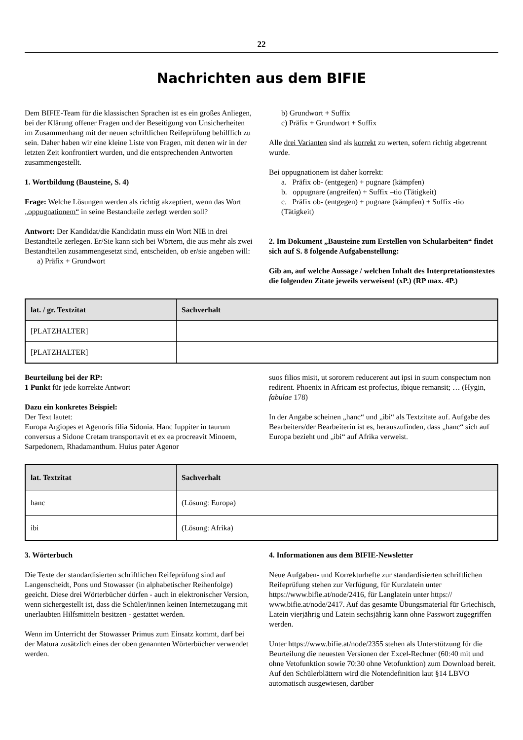22
Nachrichten aus dem BIFIE
Dem BIFIE-Team für die klassischen Sprachen ist es ein großes Anliegen, bei der Klärung offener Fragen und der Beseitigung von Unsicherheiten im Zusammenhang mit der neuen schriftlichen Reifeprüfung behilflich zu sein. Daher haben wir eine kleine Liste von Fragen, mit denen wir in der letzten Zeit konfrontiert wurden, und die entsprechenden Antworten zusammengestellt.
1. Wortbildung (Bausteine, S. 4)
Frage: Welche Lösungen werden als richtig akzeptiert, wenn das Wort „oppugnationem“ in seine Bestandteile zerlegt werden soll?
Antwort: Der Kandidat/die Kandidatin muss ein Wort NIE in drei Bestandteile zerlegen. Er/Sie kann sich bei Wörtern, die aus mehr als zwei Bestandteilen zusammengesetzt sind, entscheiden, ob er/sie angeben will:
a) Präfix + Grundwort
b) Grundwort + Suffix
c) Präfix + Grundwort + Suffix
Alle drei Varianten sind als korrekt zu werten, sofern richtig abgetrennt wurde.
Bei oppugnationem ist daher korrekt:
a. Präfix ob- (entgegen) + pugnare (kämpfen)
b. oppugnare (angreifen) + Suffix –tio (Tätigkeit)
c. Präfix ob- (entgegen) + pugnare (kämpfen) + Suffix -tio (Tätigkeit)
2. Im Dokument „Bausteine zum Erstellen von Schularbeiten“ findet sich auf S. 8 folgende Aufgabenstellung:
Gib an, auf welche Aussage / welchen Inhalt des Interpretationstextes die folgenden Zitate jeweils verweisen! (xP.) (RP max. 4P.)
| lat. / gr. Textzitat | Sachverhalt |
| --- | --- |
| [PLATZHALTER] | |
| [PLATZHALTER] | |
Beurteilung bei der RP:
1 Punkt für jede korrekte Antwort
Dazu ein konkretes Beispiel:
Der Text lautet:
Europa Argiopes et Agenoris filia Sidonia. Hanc Iuppiter in taurum conversus a Sidone Cretam transportavit et ex ea procreavit Minoem, Sarpedonem, Rhadamanthum. Huius pater Agenor
suos filios misit, ut sororem reducerent aut ipsi in suum conspectum non redirent. Phoenix in Africam est profectus, ibique remansit; … (Hygin, fabulae 178)
In der Angabe scheinen „hanc“ und „ibi“ als Textzitate auf. Aufgabe des Bearbeiters/der Bearbeiterin ist es, herauszufinden, dass „hanc“ sich auf Europa bezieht und „ibi“ auf Afrika verweist.
| lat. Textzitat | Sachverhalt |
| --- | --- |
| hanc | (Lösung: Europa) |
| ibi | (Lösung: Afrika) |
3. Wörterbuch
Die Texte der standardisierten schriftlichen Reifeprüfung sind auf Langenscheidt, Pons und Stowasser (in alphabetischer Reihenfolge) geeicht. Diese drei Wörterbücher dürfen - auch in elektronischer Version, wenn sichergestellt ist, dass die Schüler/innen keinen Internetzugang mit unerlaubten Hilfsmitteln besitzen - gestattet werden.
Wenn im Unterricht der Stowasser Primus zum Einsatz kommt, darf bei der Matura zusätzlich eines der oben genannten Wörterbücher verwendet werden.
4. Informationen aus dem BIFIE-Newsletter
Neue Aufgaben- und Korrekturhefte zur standardisierten schriftlichen Reifeprüfung stehen zur Verfügung, für Kurzlatein unter https://www.bifie.at/node/2416, für Langlatein unter https:// www.bifie.at/node/2417. Auf das gesamte Übungsmaterial für Griechisch, Latein vierjährig und Latein sechsjährig kann ohne Passwort zugegriffen werden.
Unter https://www.bifie.at/node/2355 stehen als Unterstützung für die Beurteilung die neuesten Versionen der Excel-Rechner (60:40 mit und ohne Vetofunktion sowie 70:30 ohne Vetofunktion) zum Download bereit. Auf den Schülerblättern wird die Notendefinition laut §14 LBVO automatisch ausgewiesen, darüber